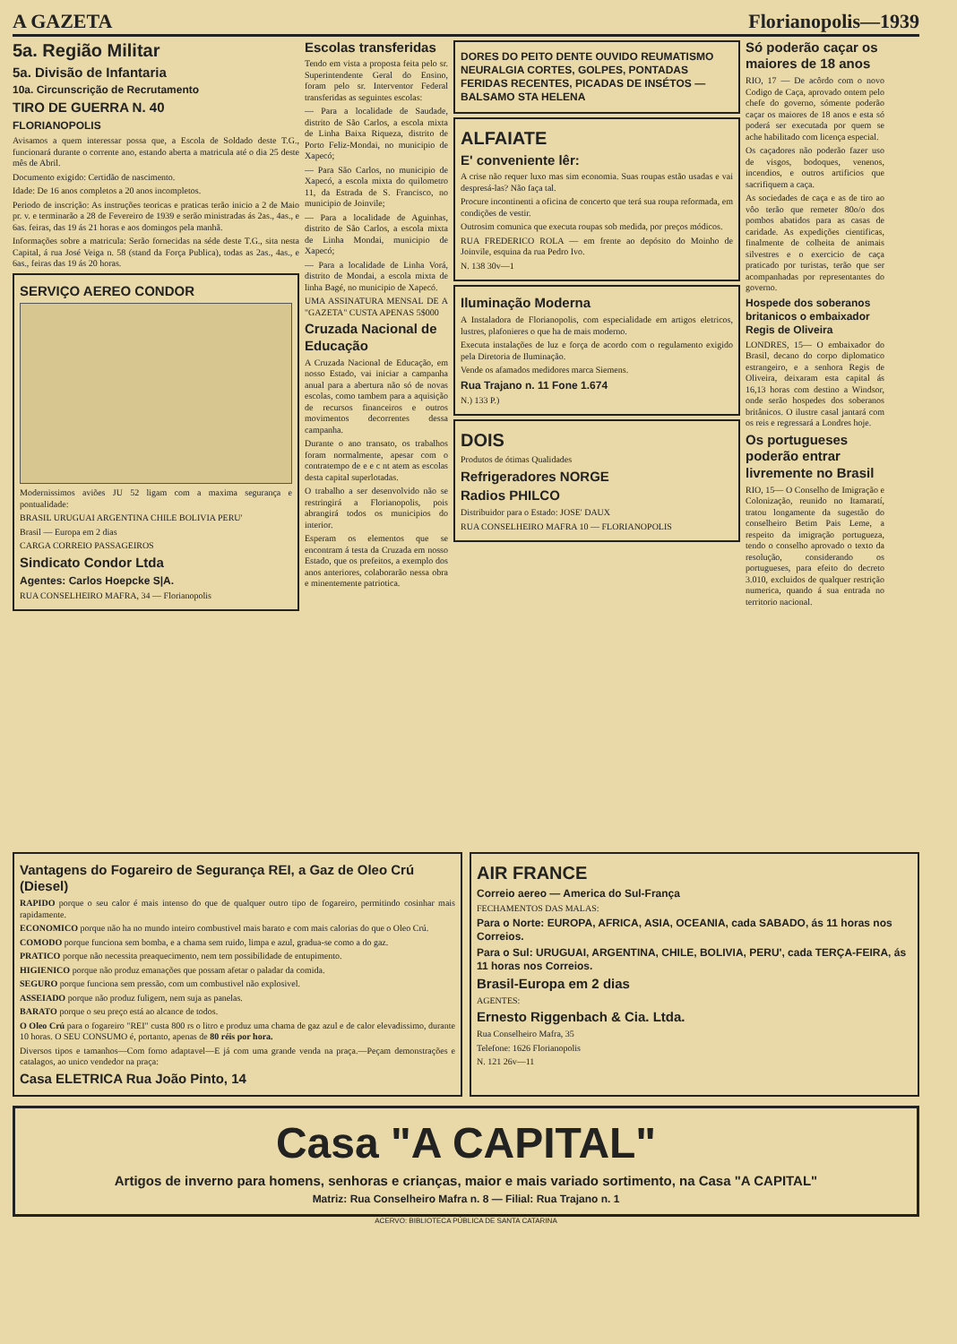A GAZETA Florianopolis—1939
5a. Região Militar
5a. Divisão de Infantaria
10a. Circunscrição de Recrutamento
TIRO DE GUERRA N. 40
FLORIANOPOLIS
Avisamos a quem interessar possa que, a Escola de Soldado deste T.G., funcionará durante o corrente ano, estando aberta a matricula até o dia 25 deste mês de Abril.
Documento exigido: Certidão de nascimento.
Idade: De 16 anos completos a 20 anos incompletos.
Periodo de inscrição: As instruções teoricas e praticas terão inicio a 2 de Maio pr. v. e terminarão a 28 de Fevereiro de 1939 e serão ministradas ás 2as., 4as., e 6as. feiras, das 19 ás 21 horas e aos domingos pela manhã.
Informações sobre a matricula: Serão fornecidas na séde deste T.G., sita nesta Capital, á rua José Veiga n. 58 (stand da Força Publica), todas as 2as., 4as., e 6as., feiras das 19 ás 20 horas.
SERVIÇO AEREO CONDOR
Modernissimos aviões JU 52 ligam com a maxima segurança e pontualidade:
BRASIL URUGUAI ARGENTINA CHILE BOLIVIA PERU'
Brasil — Europa em 2 dias
CARGA CORREIO PASSAGEIROS
Sindicato Condor Ltda
Agentes: Carlos Hoepcke S|A.
RUA CONSELHEIRO MAFRA, 34 — Florianopolis
Escolas transferidas
Tendo em vista a proposta feita pelo sr. Superintendente Geral do Ensino, foram pelo sr. Interventor Federal transferidas as seguintes escolas:
— Para a localidade de Saudade, distrito de São Carlos, a escola mixta de Linha Baixa Riqueza, distrito de Porto Feliz-Mondai, no municipio de Xapecó;
— Para São Carlos, no municipio de Xapecó, a escola mixta do quilometro 11, da Estrada de S. Francisco, no municipio de Joinvile;
— Para a localidade de Aguinhas, distrito de São Carlos, a escola mixta de Linha Mondai, municipio de Xapecó;
— Para a localidade de Linha Vorá, distrito de Mondai, a escola mixta de linha Bagé, no municipio de Xapecó.
UMA ASSINATURA MENSAL DE A "GAZETA" CUSTA APENAS 5$000
Cruzada Nacional de Educação
A Cruzada Nacional de Educação, em nosso Estado, vai iniciar a campanha anual para a abertura não só de novas escolas, como tambem para a aquisição de recursos financeiros e outros movimentos decorrentes dessa campanha.
Durante o ano transato, os trabalhos foram normalmente, apesar com o contratempo de e e c nt atem as escolas desta capital superlotadas.
O trabalho a ser desenvolvido não se restringirá a Florianopolis, pois abrangirá todos os municipios do interior.
Esperam os elementos que se encontram á testa da Cruzada em nosso Estado, que os prefeitos, a exemplo dos anos anteriores, colaborarão nessa obra e minentemente patriotica.
DORES DO PEITO DENTE OUVIDO REUMATISMO NEURALGIA CORTES, GOLPES, PONTADAS FERIDAS RECENTES, PICADAS DE INSÉTOS — BALSAMO STA HELENA
ALFAIATE
E' conveniente lêr:
A crise não requer luxo mas sim economia. Suas roupas estão usadas e vai despresá-las? Não faça tal.
Procure incontinenti a oficina de concerto que terá sua roupa reformada, em condições de vestir.
Outrosim comunica que executa roupas sob medida, por preços módicos.
RUA FREDERICO ROLA — em frente ao depósito do Moinho de Joinvile, esquina da rua Pedro Ivo.
N. 138 30v—1
Iluminação Moderna
A Instaladora de Florianopolis, com especialidade em artigos eletricos, lustres, plafonieres o que ha de mais moderno.
Executa instalações de luz e força de acordo com o regulamento exigido pela Diretoria de Iluminação.
Vende os afamados medidores marca Siemens.
Rua Trajano n. 11 Fone 1.674
N.) 133 P.)
DOIS
Produtos de ótimas Qualidades
Refrigeradores NORGE
Radios PHILCO
Distribuidor para o Estado: JOSE' DAUX
RUA CONSELHEIRO MAFRA 10 — FLORIANOPOLIS
Só poderão caçar os maiores de 18 anos
RIO, 17 — De acôrdo com o novo Codigo de Caça, aprovado ontem pelo chefe do governo, sómente poderão caçar os maiores de 18 anos e esta só poderá ser executada por quem se ache habilitado com licença especial.
Os caçadores não poderão fazer uso de visgos, bodoques, venenos, incendios, e outros artificios que sacrifiquem a caça.
As sociedades de caça e as de tiro ao vôo terão que remeter 80o/o dos pombos abatidos para as casas de caridade. As expedições cientificas, finalmente de colheita de animais silvestres e o exercicio de caça praticado por turistas, terão que ser acompanhadas por representantes do governo.
Hospede dos soberanos britanicos o embaixador Regis de Oliveira
LONDRES, 15— O embaixador do Brasil, decano do corpo diplomatico estrangeiro, e a senhora Regis de Oliveira, deixaram esta capital ás 16,13 horas com destino a Windsor, onde serão hospedes dos soberanos britânicos. O ilustre casal jantará com os reis e regressará a Londres hoje.
Os portugueses poderão entrar livremente no Brasil
RIO, 15— O Conselho de Imigração e Colonização, reunido no Itamaratí, tratou longamente da sugestão do conselheiro Betim Pais Leme, a respeito da imigração portugueza, tendo o conselho aprovado o texto da resolução, considerando os portugueses, para efeito do decreto 3.010, excluidos de qualquer restrição numerica, quando á sua entrada no territorio nacional.
Vantagens do Fogareiro de Segurança REI, a Gaz de Oleo Crú (Diesel)
RAPIDO porque o seu calor é mais intenso do que de qualquer outro tipo de fogareiro, permitindo cosinhar mais rapidamente.
ECONOMICO porque não ha no mundo inteiro combustivel mais barato e com mais calorias do que o Oleo Crú.
COMODO porque funciona sem bomba, e a chama sem ruido, limpa e azul, gradua-se como a do gaz.
PRATICO porque não necessita preaquecimento, nem tem possibilidade de entupimento.
HIGIENICO porque não produz emanações que possam afetar o paladar da comida.
SEGURO porque funciona sem pressão, com um combustivel não explosivel.
ASSEIADO porque não produz fuligem, nem suja as panelas.
BARATO porque o seu preço está ao alcance de todos.
O Oleo Crú para o fogareiro "REI" custa 800 rs o litro e produz uma chama de gaz azul e de calor elevadissimo, durante 10 horas. O SEU CONSUMO é, portanto, apenas de 80 réis por hora.
Diversos tipos e tamanhos—Com forno adaptavel—E já com uma grande venda na praça.—Peçam demonstrações e catalagos, ao unico vendedor na praça:
Casa ELETRICA Rua João Pinto, 14
AIR FRANCE
Correio aereo — America do Sul-França
FECHAMENTOS DAS MALAS:
Para o Norte: EUROPA, AFRICA, ASIA, OCEANIA, cada SABADO, ás 11 horas nos Correios.
Para o Sul: URUGUAI, ARGENTINA, CHILE, BOLIVIA, PERU', cada TERÇA-FEIRA, ás 11 horas nos Correios.
Brasil-Europa em 2 dias
AGENTES:
Ernesto Riggenbach & Cia. Ltda.
Rua Conselheiro Mafra, 35
Telefone: 1626 Florianopolis
N. 121 26v—11
Casa "A CAPITAL"
Artigos de inverno para homens, senhoras e crianças, maior e mais variado sortimento, na Casa "A CAPITAL"
Matriz: Rua Conselheiro Mafra n. 8 — Filial: Rua Trajano n. 1
ACERVO: BIBLIOTECA PÚBLICA DE SANTA CATARINA